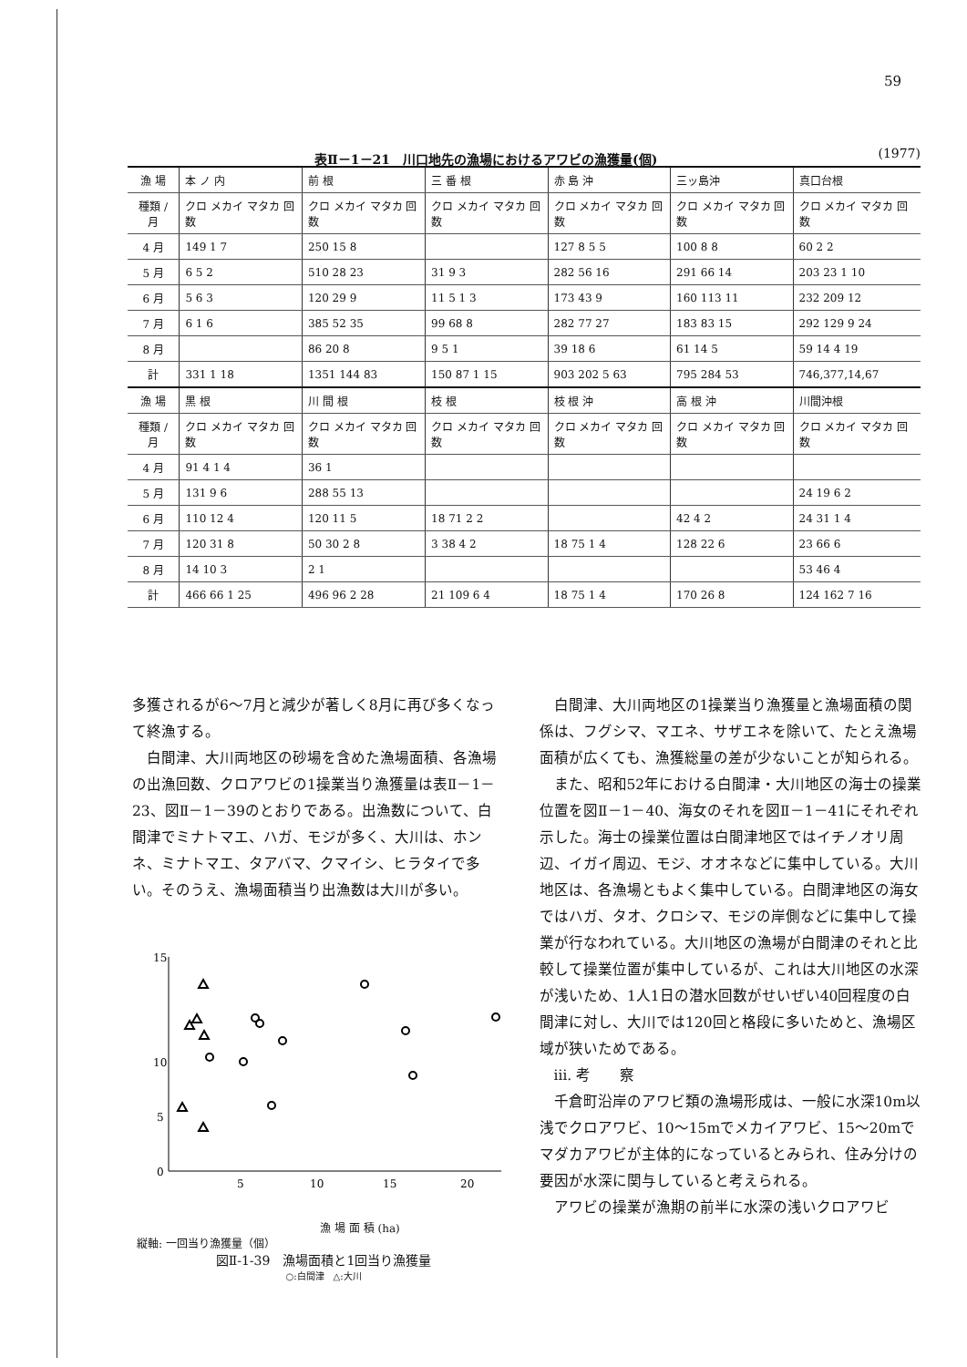59
表Ⅱ－1－21　川口地先の漁場におけるアワビの漁獲量(個) (1977)
| 漁 場 | 本 ノ 内 | 前 根 | 三 番 根 | 赤 島 沖 | 三ッ島沖 | 真口台根 |
| --- | --- | --- | --- | --- | --- | --- |
| 種類 / 月 | クロ メカイ マタカ 回数 | クロ メカイ マタカ 回数 | クロ メカイ マタカ 回数 | クロ メカイ マタカ 回数 | クロ メカイ マタカ 回数 | クロ メカイ マタカ 回数 |
| 4 月 | 149 1 7 | 250 15 8 | | 127 8 5 5 | 100 8 8 | 60 2 2 |
| 5 月 | 6 5 2 | 510 28 23 | 31 9 3 | 282 56 16 | 291 66 14 | 203 23 1 10 |
| 6 月 | 5 6 3 | 120 29 9 | 11 5 1 3 | 173 43 9 | 160 113 11 | 232 209 12 |
| 7 月 | 6 1 6 | 385 52 35 | 99 68 8 | 282 77 27 | 183 83 15 | 292 129 9 24 |
| 8 月 | | 86 20 8 | 9 5 1 | 39 18 6 | 61 14 5 | 59 14 4 19 |
| 計 | 331 1 18 | 1351 144 83 | 150 87 1 15 | 903 202 5 63 | 795 284 53 | 746,377,14,67 |
| 漁 場 | 黒 根 | 川 間 根 | 枝 根 | 枝 根 沖 | 高 根 沖 | 川間沖根 |
| 種類 / 月 | クロ メカイ マタカ 回数 | クロ メカイ マタカ 回数 | クロ メカイ マタカ 回数 | クロ メカイ マタカ 回数 | クロ メカイ マタカ 回数 | クロ メカイ マタカ 回数 |
| 4 月 | 91 4 1 4 | 36 1 | | | | |
| 5 月 | 131 9 6 | 288 55 13 | | | | 24 19 6 2 |
| 6 月 | 110 12 4 | 120 11 5 | 18 71 2 2 | | 42 4 2 | 24 31 1 4 |
| 7 月 | 120 31 8 | 50 30 2 8 | 3 38 4 2 | 18 75 1 4 | 128 22 6 | 23 66 6 |
| 8 月 | 14 10 3 | 2 1 | | | | 53 46 4 |
| 計 | 466 66 1 25 | 496 96 2 28 | 21 109 6 4 | 18 75 1 4 | 170 26 8 | 124 162 7 16 |
多獲されるが6～7月と減少が著しく8月に再び多くなって終漁する。
白間津、大川両地区の砂場を含めた漁場面積、各漁場の出漁回数、クロアワビの1操業当り漁獲量は表Ⅱ－1－23、図Ⅱ－1－39のとおりである。出漁数について、白間津でミナトマエ、ハガ、モジが多く、大川は、ホンネ、ミナトマエ、タアバマ、クマイシ、ヒラタイで多い。そのうえ、漁場面積当り出漁数は大川が多い。
15
10
5
0
5
10
15
20
漁 場 面 積 (ha)
縦軸: 一回当り漁獲量（個）
図Ⅱ-1-39　漁場面積と1回当り漁獲量
○:白間津　△:大川
白間津、大川両地区の1操業当り漁獲量と漁場面積の関係は、フグシマ、マエネ、サザエネを除いて、たとえ漁場面積が広くても、漁獲総量の差が少ないことが知られる。
また、昭和52年における白間津・大川地区の海士の操業位置を図Ⅱ－1－40、海女のそれを図Ⅱ－1－41にそれぞれ示した。海士の操業位置は白間津地区ではイチノオリ周辺、イガイ周辺、モジ、オオネなどに集中している。大川地区は、各漁場ともよく集中している。白間津地区の海女ではハガ、タオ、クロシマ、モジの岸側などに集中して操業が行なわれている。大川地区の漁場が白間津のそれと比較して操業位置が集中しているが、これは大川地区の水深が浅いため、1人1日の潜水回数がせいぜい40回程度の白間津に対し、大川では120回と格段に多いためと、漁場区域が狭いためである。
ⅲ. 考　　察
千倉町沿岸のアワビ類の漁場形成は、一般に水深10m以浅でクロアワビ、10～15mでメカイアワビ、15～20mでマダカアワビが主体的になっているとみられ、住み分けの要因が水深に関与していると考えられる。
アワビの操業が漁期の前半に水深の浅いクロアワビ